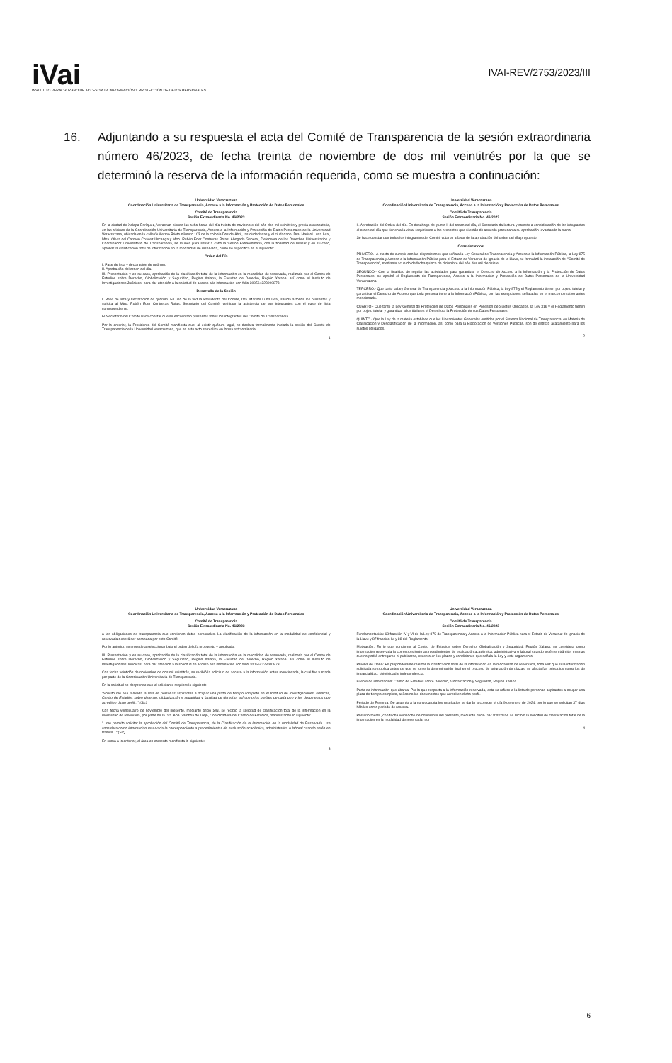iVai
INSTITUTO VERACRUZANO DE ACCESO A LA INFORMACIÓN Y PROTECCIÓN DE DATOS PERSONALES
IVAI-REV/2753/2023/III
16. Adjuntando a su respuesta el acta del Comité de Transparencia de la sesión extraordinaria número 46/2023, de fecha treinta de noviembre de dos mil veintitrés por la que se determinó la reserva de la información requerida, como se muestra a continuación:
Universidad Veracruzana
Coordinación Universitaria de Transparencia, Acceso a la Información y Protección de Datos Personales
Comité de Transparencia
Sesión Extraordinaria No. 46/2023
En la ciudad de Xalapa-Enríquez, Veracruz, siendo las ocho horas del día treinta de noviembre del año dos mil veintitrés y previa convocatoria, en las oficinas de la Coordinación Universitaria de Transparencia, Acceso a la Información y Protección de Datos Personales de la Universidad Veracruzana, ubicada en la calle Guillermo Prieto número 103 de la colonia Dos de Abril, las ciudadanas y el ciudadano: Dra. Marisol Luna Leal, Mtra. Olivia del Carmen Chávez Uscanga y Mtro. Rubén Eder Contreras Rojas; Abogada General, Defensora de los Derechos Universitarios y Coordinador Universitario de Transparencia, se reúnen para llevar a cabo la Sesión Extraordinaria, con la finalidad de revisar y en su caso, aprobar la clasificación total de información en la modalidad de reservada, como se especifica en el siguiente:
Orden del Día
I. Pase de lista y declaración de quórum.
II. Aprobación del orden del día.
III. Presentación y en su caso, aprobación de la clasificación total de la información en la modalidad de reservada, realizada por el Centro de Estudios sobre Derecho, Globalización y Seguridad, Región Xalapa, la Facultad de Derecho, Región Xalapa, así como el Instituto de Investigaciones Jurídicas, para dar atención a la solicitud de acceso a la información con folio 300564223000873.
Desarrollo de la Sesión
I. Pase de lista y declaración de quórum. En uso de la voz la Presidenta del Comité, Dra. Marisol Luna Leal, saluda a todos los presentes y solicita al Mtro. Rubén Eder Contreras Rojas, Secretario del Comité, verifique la asistencia de sus integrantes con el pase de lista correspondiente.
El Secretario del Comité hace constar que se encuentran presentes todos los integrantes del Comité de Transparencia.
Por lo anterior, la Presidenta del Comité manifiesta que, al existir quórum legal, se declara formalmente iniciada la sesión del Comité de Transparencia de la Universidad Veracruzana, que en este acto se realiza en forma extraordinaria.
1
Universidad Veracruzana
Coordinación Universitaria de Transparencia, Acceso a la Información y Protección de Datos Personales
Comité de Transparencia
Sesión Extraordinaria No. 46/2023
II. Aprobación del Orden del día. En desahogo del punto II del orden del día, el Secretario da lectura y somete a consideración de los integrantes el orden del día que tienen a la vista, requiriendo a los presentes que si están de acuerdo procedan a su aprobación levantando la mano.
Se hace constar que todos los integrantes del Comité votaron a favor de la aprobación del orden del día propuesto.
Considerandos
PRIMERO.- A efecto de cumplir con las disposiciones que señala la Ley General de Transparencia y Acceso a la Información Pública, la Ley 875 de Transparencia y Acceso a la Información Pública para el Estado de Veracruz de Ignacio de la Llave, se formalizó la instalación del "Comité de Transparencia", mediante acuerdo de fecha quince de diciembre del año dos mil diecisiete.
SEGUNDO.- Con la finalidad de regular las actividades para garantizar el Derecho de Acceso a la Información y la Protección de Datos Personales, se aprobó el Reglamento de Transparencia, Acceso a la Información y Protección de Datos Personales de la Universidad Veracruzana.
TERCERO.- Que tanto la Ley General de Transparencia y Acceso a la Información Pública, la Ley 875 y el Reglamento tienen por objeto tutelar y garantizar el Derecho de Acceso que toda persona tiene a la Información Pública, con las excepciones señaladas en el marco normativo antes mencionado.
CUARTO.- Que tanto la Ley General de Protección de Datos Personales en Posesión de Sujetos Obligados, la Ley 316 y el Reglamento tienen por objeto tutelar y garantizar a los titulares el Derecho a la Protección de sus Datos Personales.
QUINTO.- Que la Ley de la materia establece que los Lineamientos Generales emitidos por el Sistema Nacional de Transparencia, en Materia de Clasificación y Desclasificación de la Información, así como para la Elaboración de Versiones Públicas, son de estricto acatamiento para los sujetos obligados.
2
Universidad Veracruzana
Coordinación Universitaria de Transparencia, Acceso a la Información y Protección de Datos Personales
Comité de Transparencia
Sesión Extraordinaria No. 46/2023
a las obligaciones de transparencia que contienen datos personales. La clasificación de la información en la modalidad de confidencial y reservada deberá ser aprobada por este Comité.
Por lo anterior, se procede a seleccionar bajo el orden del día propuesto y aprobado.
III. Presentación y en su caso, aprobación de la clasificación total de la información en la modalidad de reservada, realizada por el Centro de Estudios sobre Derecho, Globalización y Seguridad, Región Xalapa, la Facultad de Derecho, Región Xalapa, así como el Instituto de Investigaciones Jurídicas, para dar atención a la solicitud de acceso a la información con folio 300564223000873.
Con fecha veintidós de noviembre de dos mil veintitrés, se recibió la solicitud de acceso a la información antes mencionada, la cual fue turnada por parte de la Coordinación Universitaria de Transparencia.
En la solicitud se desprende que el solicitante requiere lo siguiente:
"Solicito me sea remitida la lista de personas aspirantes a ocupar una plaza de tiempo completo en el Instituto de Investigaciones Jurídicas, Centro de Estudios sobre derecho, globalización y seguridad y facultad de derecho, así como los perfiles de cada uno y los documentos que acrediten dicho perfil..." (Sic)
Con fecha veinticuatro de noviembre del presente, mediante oficio S/N, se recibió la solicitud de clasificación total de la información en la modalidad de reservada, por parte de la Dra. Ana Gamboa de Trejo, Coordinadora del Centro de Estudios, manifestando lo siguiente:
"...me permito solicitar la aprobación del Comité de Transparencia, de la Clasificación de la Información en la modalidad de Reservada... se considera como información reservada la correspondiente a procedimientos de evaluación académica, administrativa o laboral cuando estén en trámite..." (Sic)
En suma a lo anterior, el área en comento manifiesta lo siguiente:
3
Universidad Veracruzana
Coordinación Universitaria de Transparencia, Acceso a la Información y Protección de Datos Personales
Comité de Transparencia
Sesión Extraordinaria No. 46/2023
Fundamentación: 68 fracción IV y VI de la Ley 875 de Transparencia y Acceso a la Información Pública para el Estado de Veracruz de Ignacio de la Llave y 87 fracción IV y 88 del Reglamento.
Motivación: En lo que concierne al Centro de Estudios sobre Derecho, Globalización y Seguridad, Región Xalapa, se considera como información reservada la correspondiente a procedimientos de evaluación académica, administrativa o laboral cuando estén en trámite, mismas que no podrá entregarse ni publicarse, excepto en los plazos y condiciones que señala la Ley y este reglamento.
Prueba de Daño: Es preponderante realizar la clasificación total de la información en la modalidad de reservada, toda vez que si la información solicitada se publica antes de que se tome la determinación final en el proceso de asignación de plazas, se afectarían principios como los de imparcialidad, objetividad e independencia.
Fuente de información: Centro de Estudios sobre Derecho, Globalización y Seguridad, Región Xalapa.
Parte de información que abarca: Por lo que respecta a la información reservada, esta se refiere a la lista de personas aspirantes a ocupar una plaza de tiempo completo, así como los documentos que acrediten dicho perfil.
Periodo de Reserva: De acuerdo a la convocatoria los resultados se darán a conocer el día 9 de enero de 2024, por lo que se solicitan 37 días hábiles como periodo de reserva.
Posteriormente, con fecha veintiocho de noviembre del presente, mediante oficio DIR 830/2023, se recibió la solicitud de clasificación total de la información en la modalidad de reservada, por
4
6